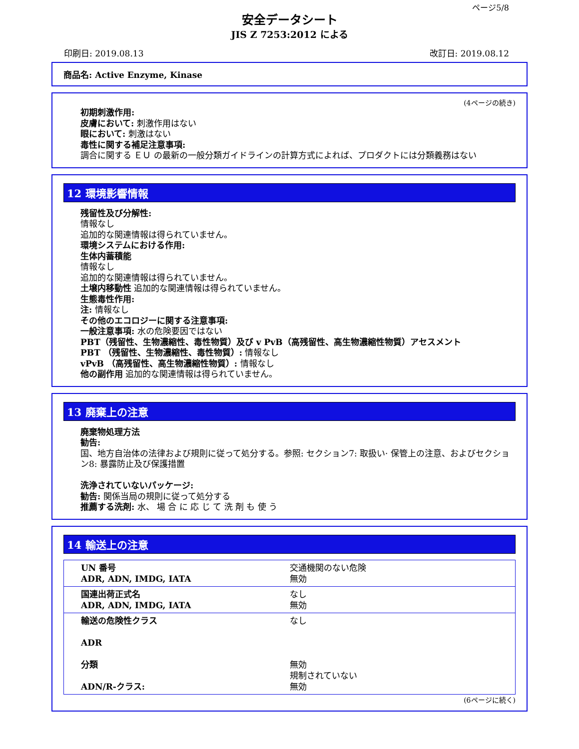ページ5/8
安全データシート
JIS Z 7253:2012 による
印刷日: 2019.08.13 改訂日: 2019.08.12
商品名: Active Enzyme, Kinase
(4ページの続き)
初期刺激作用:
皮膚において: 刺激作用はない
眼において: 刺激はない
毒性に関する補足注意事項:
調合に関する ＥＵ の最新の一般分類ガイドラインの計算方式によれば、プロダクトには分類義務はない
12 環境影響情報
残留性及び分解性:
情報なし
追加的な関連情報は得られていません。
環境システムにおける作用:
生体内蓄積能
情報なし
追加的な関連情報は得られていません。
土壌内移動性 追加的な関連情報は得られていません。
生態毒性作用:
注: 情報なし
その他のエコロジーに関する注意事項:
一般注意事項: 水の危険要因ではない
PBT（残留性、生物濃縮性、毒性物質）及び v PvB（高残留性、高生物濃縮性物質）アセスメント
PBT （残留性、生物濃縮性、毒性物質）: 情報なし
vPvB （高残留性、高生物濃縮性物質）: 情報なし
他の副作用 追加的な関連情報は得られていません。
13 廃棄上の注意
廃棄物処理方法
勧告:
国、地方自治体の法律および規則に従って処分する。参照: セクション7: 取扱い· 保管上の注意、およびセクション8: 暴露防止及び保護措置
洗浄されていないパッケージ:
勧告: 関係当局の規則に従って処分する
推薦する洗剤: 水、 場 合 に 応 じ て 洗 剤 も 使 う
14 輸送上の注意
| UN 番号 ADR, ADN, IMDG, IATA | 交通機関のない危険 無効 |
| 国連出荷正式名 ADR, ADN, IMDG, IATA | なし 無効 |
| 輸送の危険性クラス ADR 分類 ADN/R-クラス: | なし 無効 規制されていない 無効 |
(6ページに続く)